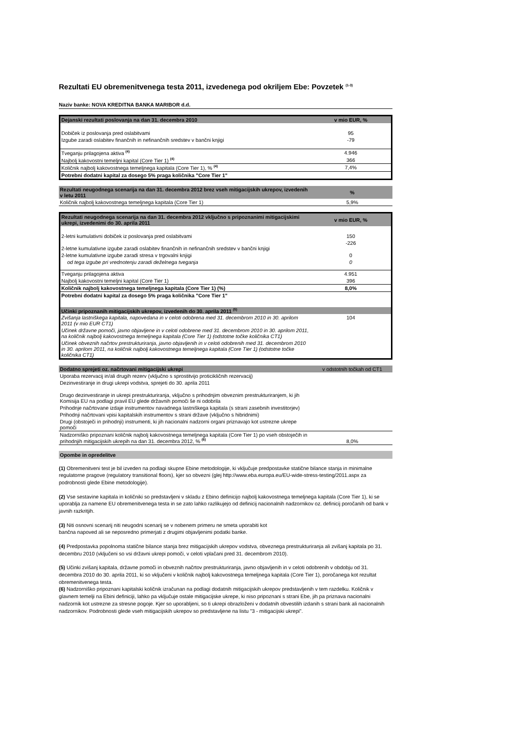Rezultati EU obremenitvenega testa 2011, izvedenega pod okriljem Ebe: Povzetek <sup>(1-3)</sup>
Naziv banke: NOVA KREDITNA BANKA MARIBOR d.d.
| Dejanski rezultati poslovanja na dan 31. decembra 2010 | v mio EUR, % |
| Dobiček iz poslovanja pred oslabitvami | 95 |
| Izgube zaradi oslabitev finančnih in nefinančnih sredstev v bančni knjigi | -79 |
| Tveganju prilagojena aktiva <sup>(4)</sup> | 4.946 |
| Najbolj kakovostni temeljni kapital (Core Tier 1) <sup>(4)</sup> | 366 |
| Količnik najbolj kakovostnega temeljnega kapitala (Core Tier 1), % <sup>(4)</sup> | 7,4% |
| Potrebni dodatni kapital za dosego 5% praga količnika "Core Tier 1" | |
| Rezultati neugodnega scenarija na dan 31. decembra 2012 brez vseh mitigacijskih ukrepov, izvedenih v letu 2011 | % |
| Količnik najbolj kakovostnega temeljnega kapitala (Core Tier 1) | 5,9% |
| Rezultati neugodnega scenarija na dan 31. decembra 2012 vključno s pripoznanimi mitigacijskimi ukrepi, izvedenimi do 30. aprila 2011 | v mio EUR, % |
| 2-letni kumulativni dobiček iz poslovanja pred oslabitvami | 150 |
| 2-letne kumulativne izgube zaradi oslabitev finančnih in nefinančnih sredstev v bančni knjigi | -226 |
| 2-letne kumulativne izgube zaradi stresa v trgovalni knjigi | 0 |
| od tega izgube pri vrednotenju zaradi deželnega tveganja | 0 |
| Tveganju prilagojena aktiva | 4.951 |
| Najbolj kakovostni temeljni kapital (Core Tier 1) | 396 |
| Količnik najbolj kakovostnega temeljnega kapitala (Core Tier 1) (%) | 8,0% |
| Potrebni dodatni kapital za dosego 5% praga količnika "Core Tier 1" | |
| Učinki pripoznanih mitigacijskih ukrepov, izvedenih do 30. aprila 2011 <sup>(5)</sup> | |
| Zvišanja lastniškega kapitala, napovedana in v celoti odobrena med 31. decembrom 2010 in 30. aprilom 2011 (v mio EUR CT1) | 104 |
| Učinek državne pomoči, javno objavljene in v celoti odobrene med 31. decembrom 2010 in 30. aprilom 2011, na količnik najbolj kakovostnega temeljnega kapitala (Core Tier 1) (odstotne točke količnika CT1) | |
| Učinek obveznih načrtov prestrukturiranja, javno objavljenih in v celoti odobrenih med 31. decembrom 2010 in 30. aprilom 2011, na količnik najbolj kakovostnega temeljnega kapitala (Core Tier 1) (odstotne točke količnika CT1) | |
| Dodatno sprejeti oz. načrtovani mitigacijski ukrepi | v odstotnih točkah od CT1 |
| Uporaba rezervacij in/ali drugih rezerv (vključno s sprostitvijo proticikličnih rezervacij) | |
| Dezinvestiranje in drugi ukrepi vodstva, sprejeti do 30. aprila 2011 | |
| Drugo dezinvestiranje in ukrepi prestrukturiranja, vključno s prihodnjim obveznim prestrukturiranjem, ki jih Komisija EU na podlagi pravil EU glede državnih pomoči še ni odobrila | |
| Prihodnje načrtovane izdaje instrumentov navadnega lastniškega kapitala (s strani zasebnih investitorjev) | |
| Prihodnji načrtovani vpisi kapitalskih instrumentov s strani države (vključno s hibridnimi) | |
| Drugi (obstoječi in prihodnji) instrumenti, ki jih nacionalni nadzorni organi priznavajo kot ustrezne ukrepe pomoči | |
| Nadzorniško pripoznani količnik najbolj kakovostnega temeljnega kapitala (Core Tier 1) po vseh obstoječih in prihodnjih mitigacijskih ukrepih na dan 31. decembra 2012, % <sup>(6)</sup> | 8,0% |
Opombe in opredelitve
(1) Obremenitveni test je bil izveden na podlagi skupne Ebine metodologije, ki vključuje predpostavke statične bilance stanja in minimalne regulatorne pragove (regulatory transitional floors), kjer so obvezni (glej http://www.eba.europa.eu/EU-wide-stress-testing/2011.aspx za podrobnosti glede Ebine metodologije).
(2) Vse sestavine kapitala in količniki so predstavljeni v skladu z Ebino definicijo najbolj kakovostnega temeljnega kapitala (Core Tier 1), ki se uporablja za namene EU obremenitvenega testa in se zato lahko razlikujejo od definicij nacionalnih nadzornikov oz. definicij poročanih od bank v javnih razkritjih.
(3) Niti osnovni scenarij niti neugodni scenarij se v nobenem primeru ne smeta uporabiti kot
bančna napoved ali se neposredno primerjati z drugimi objavljenimi podatki banke.
(4) Predpostavka popolnoma statične bilance stanja brez mitigacijskih ukrepov vodstva, obveznega prestrukturiranja ali zvišanj kapitala po 31. decembru 2010 (vključeni so vsi državni ukrepi pomoči, v celoti vplačani pred 31. decembrom 2010).
(5) Učinki zvišanj kapitala, državne pomoči in obveznih načrtov prestrukturiranja, javno objavljenih in v celoti odobrenih v obdobju od 31. decembra 2010 do 30. aprila 2011, ki so vključeni v količnik najbolj kakovostnega temeljnega kapitala (Core Tier 1), poročanega kot rezultat obremenitvenega testa.
(6) Nadzorniško pripoznani kapitalski količnik izračunan na podlagi dodatnih mitigacijskih ukrepov predstavljenih v tem razdelku. Količnik v glavnem temelji na Ebini definiciji, lahko pa vključuje ostale mitigacijske ukrepe, ki niso pripoznani s strani Ebe, jih pa priznava nacionalni nadzornik kot ustrezne za stresne pogoje. Kjer so uporabljeni, so ti ukrepi obrazloženi v dodatnih obvestilih izdanih s strani bank ali nacionalnih nadzornikov. Podrobnosti glede vseh mitigacijskih ukrepov so predstavljene na listu "3 - mitigacijski ukrepi".